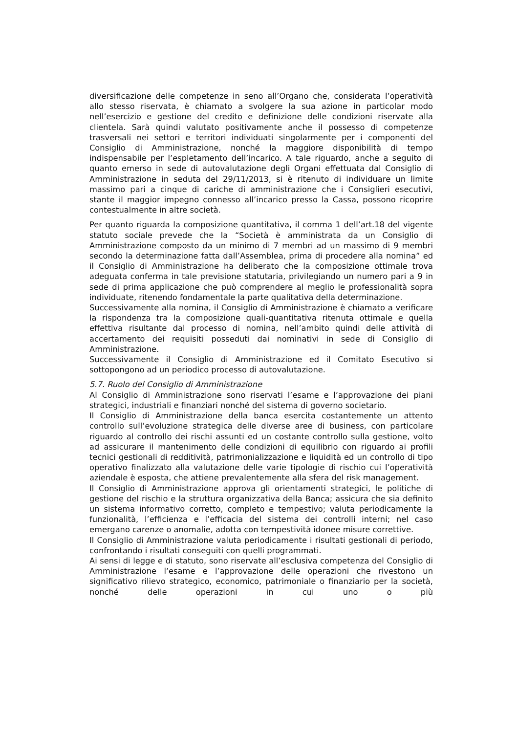diversificazione delle competenze in seno all’Organo che, considerata l’operatività allo stesso riservata, è chiamato a svolgere la sua azione in particolar modo nell’esercizio e gestione del credito e definizione delle condizioni riservate alla clientela. Sarà quindi valutato positivamente anche il possesso di competenze trasversali nei settori e territori individuati singolarmente per i componenti del Consiglio di Amministrazione, nonché la maggiore disponibilità di tempo indispensabile per l’espletamento dell’incarico. A tale riguardo, anche a seguito di quanto emerso in sede di autovalutazione degli Organi effettuata dal Consiglio di Amministrazione in seduta del 29/11/2013, si è ritenuto di individuare un limite massimo pari a cinque di cariche di amministrazione che i Consiglieri esecutivi, stante il maggior impegno connesso all’incarico presso la Cassa, possono ricoprire contestualmente in altre società.
Per quanto riguarda la composizione quantitativa, il comma 1 dell’art.18 del vigente statuto sociale prevede che la “Società è amministrata da un Consiglio di Amministrazione composto da un minimo di 7 membri ad un massimo di 9 membri secondo la determinazione fatta dall’Assemblea, prima di procedere alla nomina” ed il Consiglio di Amministrazione ha deliberato che la composizione ottimale trova adeguata conferma in tale previsione statutaria, privilegiando un numero pari a 9 in sede di prima applicazione che può comprendere al meglio le professionalità sopra individuate, ritenendo fondamentale la parte qualitativa della determinazione.
Successivamente alla nomina, il Consiglio di Amministrazione è chiamato a verificare la rispondenza tra la composizione quali-quantitativa ritenuta ottimale e quella effettiva risultante dal processo di nomina, nell’ambito quindi delle attività di accertamento dei requisiti posseduti dai nominativi in sede di Consiglio di Amministrazione.
Successivamente il Consiglio di Amministrazione ed il Comitato Esecutivo si sottopongono ad un periodico processo di autovalutazione.
5.7. Ruolo del Consiglio di Amministrazione
Al Consiglio di Amministrazione sono riservati l’esame e l’approvazione dei piani strategici, industriali e finanziari nonché del sistema di governo societario.
Il Consiglio di Amministrazione della banca esercita costantemente un attento controllo sull’evoluzione strategica delle diverse aree di business, con particolare riguardo al controllo dei rischi assunti ed un costante controllo sulla gestione, volto ad assicurare il mantenimento delle condizioni di equilibrio con riguardo ai profili tecnici gestionali di redditività, patrimonializzazione e liquidità ed un controllo di tipo operativo finalizzato alla valutazione delle varie tipologie di rischio cui l’operatività aziendale è esposta, che attiene prevalentemente alla sfera del risk management.
Il Consiglio di Amministrazione approva gli orientamenti strategici, le politiche di gestione del rischio e la struttura organizzativa della Banca; assicura che sia definito un sistema informativo corretto, completo e tempestivo; valuta periodicamente la funzionalità, l’efficienza e l’efficacia del sistema dei controlli interni; nel caso emergano carenze o anomalie, adotta con tempestività idonee misure correttive.
Il Consiglio di Amministrazione valuta periodicamente i risultati gestionali di periodo, confrontando i risultati conseguiti con quelli programmati.
Ai sensi di legge e di statuto, sono riservate all’esclusiva competenza del Consiglio di Amministrazione l’esame e l’approvazione delle operazioni che rivestono un significativo rilievo strategico, economico, patrimoniale o finanziario per la società, nonché delle operazioni in cui uno o più